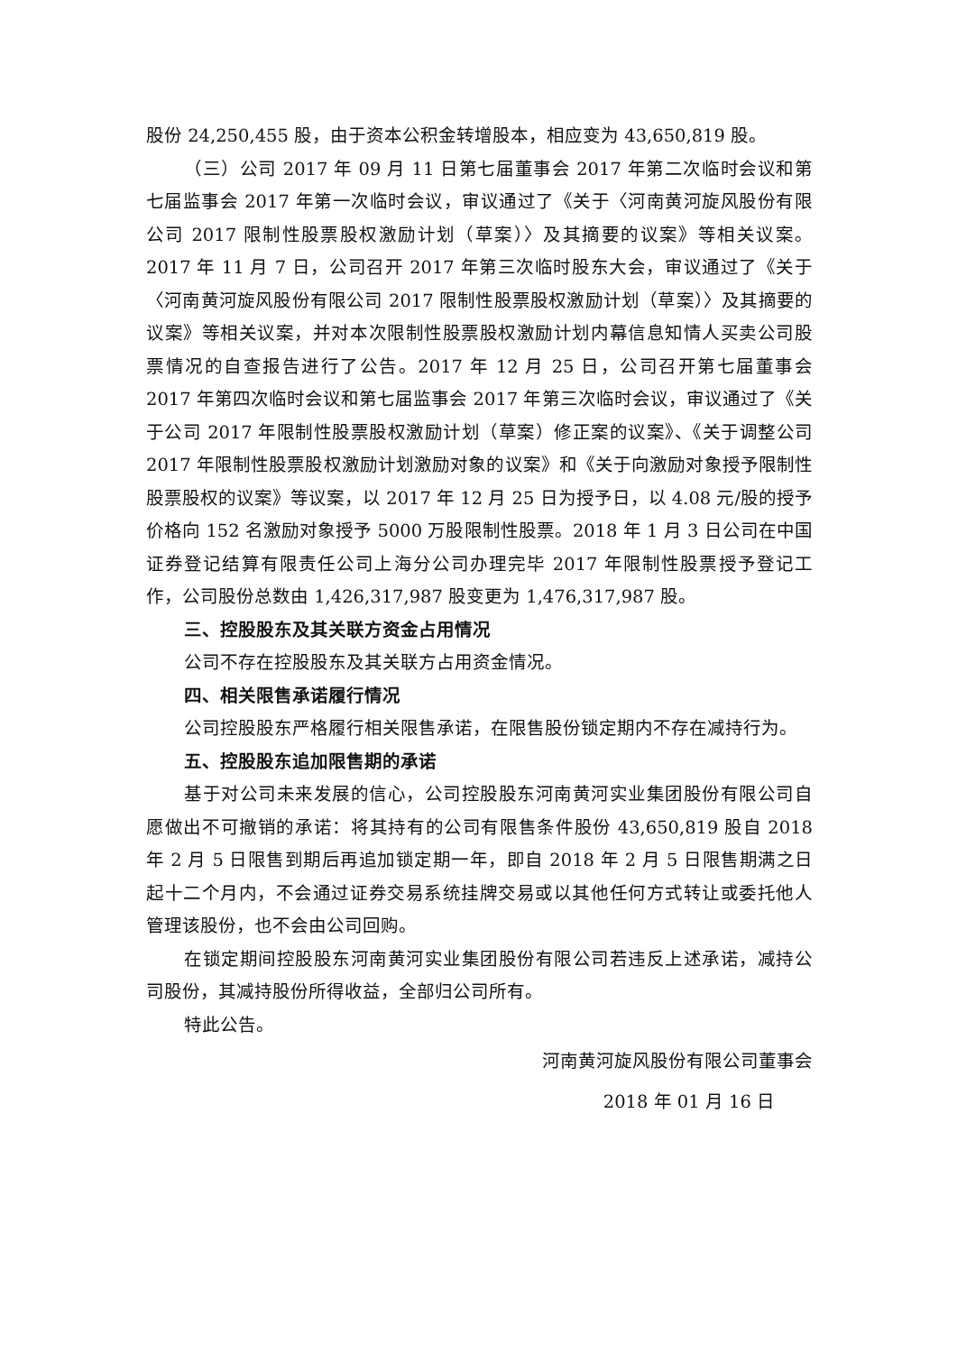股份 24,250,455 股，由于资本公积金转增股本，相应变为 43,650,819 股。
（三）公司 2017 年 09 月 11 日第七届董事会 2017 年第二次临时会议和第七届监事会 2017 年第一次临时会议，审议通过了《关于〈河南黄河旋风股份有限公司 2017 限制性股票股权激励计划（草案）〉及其摘要的议案》等相关议案。2017 年 11 月 7 日，公司召开 2017 年第三次临时股东大会，审议通过了《关于〈河南黄河旋风股份有限公司 2017 限制性股票股权激励计划（草案）〉及其摘要的议案》等相关议案，并对本次限制性股票股权激励计划内幕信息知情人买卖公司股票情况的自查报告进行了公告。2017 年 12 月 25 日，公司召开第七届董事会 2017 年第四次临时会议和第七届监事会 2017 年第三次临时会议，审议通过了《关于公司 2017 年限制性股票股权激励计划（草案）修正案的议案》、《关于调整公司 2017 年限制性股票股权激励计划激励对象的议案》和《关于向激励对象授予限制性股票股权的议案》等议案，以 2017 年 12 月 25 日为授予日，以 4.08 元/股的授予价格向 152 名激励对象授予 5000 万股限制性股票。2018 年 1 月 3 日公司在中国证券登记结算有限责任公司上海分公司办理完毕 2017 年限制性股票授予登记工作，公司股份总数由 1,426,317,987 股变更为 1,476,317,987 股。
三、控股股东及其关联方资金占用情况
公司不存在控股股东及其关联方占用资金情况。
四、相关限售承诺履行情况
公司控股股东严格履行相关限售承诺，在限售股份锁定期内不存在减持行为。
五、控股股东追加限售期的承诺
基于对公司未来发展的信心，公司控股股东河南黄河实业集团股份有限公司自愿做出不可撤销的承诺：将其持有的公司有限售条件股份 43,650,819 股自 2018 年 2 月 5 日限售到期后再追加锁定期一年，即自 2018 年 2 月 5 日限售期满之日起十二个月内，不会通过证券交易系统挂牌交易或以其他任何方式转让或委托他人管理该股份，也不会由公司回购。
在锁定期间控股股东河南黄河实业集团股份有限公司若违反上述承诺，减持公司股份，其减持股份所得收益，全部归公司所有。
特此公告。
河南黄河旋风股份有限公司董事会
2018 年 01 月 16 日